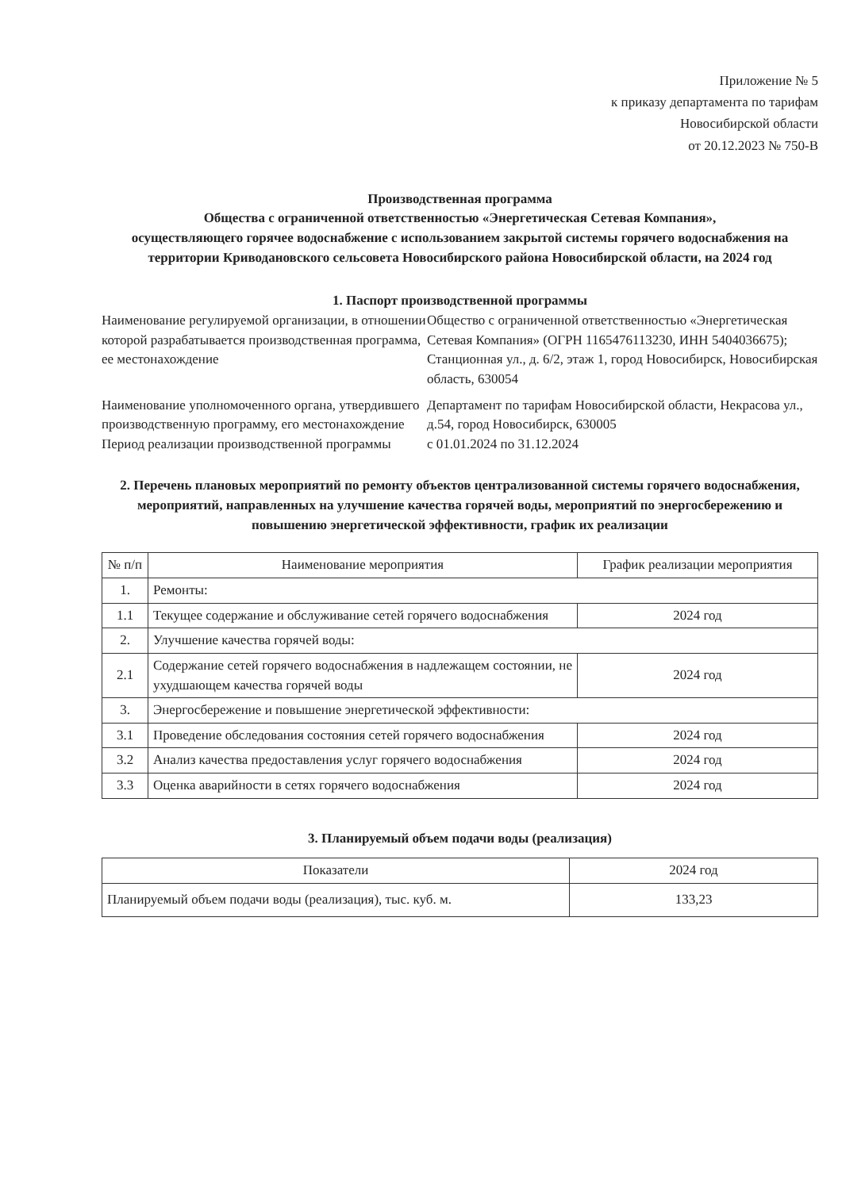Приложение № 5
к приказу департамента по тарифам
Новосибирской области
от 20.12.2023 № 750-В
Производственная программа
Общества с ограниченной ответственностью «Энергетическая Сетевая Компания»,
осуществляющего горячее водоснабжение с использованием закрытой системы горячего водоснабжения на территории Криводановского сельсовета Новосибирского района Новосибирской области, на 2024 год
1. Паспорт производственной программы
Наименование регулируемой организации, в отношении которой разрабатывается производственная программа, ее местонахождение
Общество с ограниченной ответственностью «Энергетическая Сетевая Компания» (ОГРН 1165476113230, ИНН 5404036675); Станционная ул., д. 6/2, этаж 1, город Новосибирск, Новосибирская область, 630054
Наименование уполномоченного органа, утвердившего производственную программу, его местонахождение
Департамент по тарифам Новосибирской области, Некрасова ул., д.54, город Новосибирск, 630005
Период реализации производственной программы
с 01.01.2024 по 31.12.2024
2. Перечень плановых мероприятий по ремонту объектов централизованной системы горячего водоснабжения, мероприятий, направленных на улучшение качества горячей воды, мероприятий по энергосбережению и повышению энергетической эффективности, график их реализации
| № п/п | Наименование мероприятия | График реализации мероприятия |
| --- | --- | --- |
| 1. | Ремонты: | |
| 1.1 | Текущее содержание и обслуживание сетей горячего водоснабжения | 2024 год |
| 2. | Улучшение качества горячей воды: | |
| 2.1 | Содержание сетей горячего водоснабжения в надлежащем состоянии, не ухудшающем качества горячей воды | 2024 год |
| 3. | Энергосбережение и повышение энергетической эффективности: | |
| 3.1 | Проведение обследования состояния сетей горячего водоснабжения | 2024 год |
| 3.2 | Анализ качества предоставления услуг горячего водоснабжения | 2024 год |
| 3.3 | Оценка аварийности в сетях горячего водоснабжения | 2024 год |
3. Планируемый объем подачи воды (реализация)
| Показатели | 2024 год |
| --- | --- |
| Планируемый объем подачи воды (реализация), тыс. куб. м. | 133,23 |